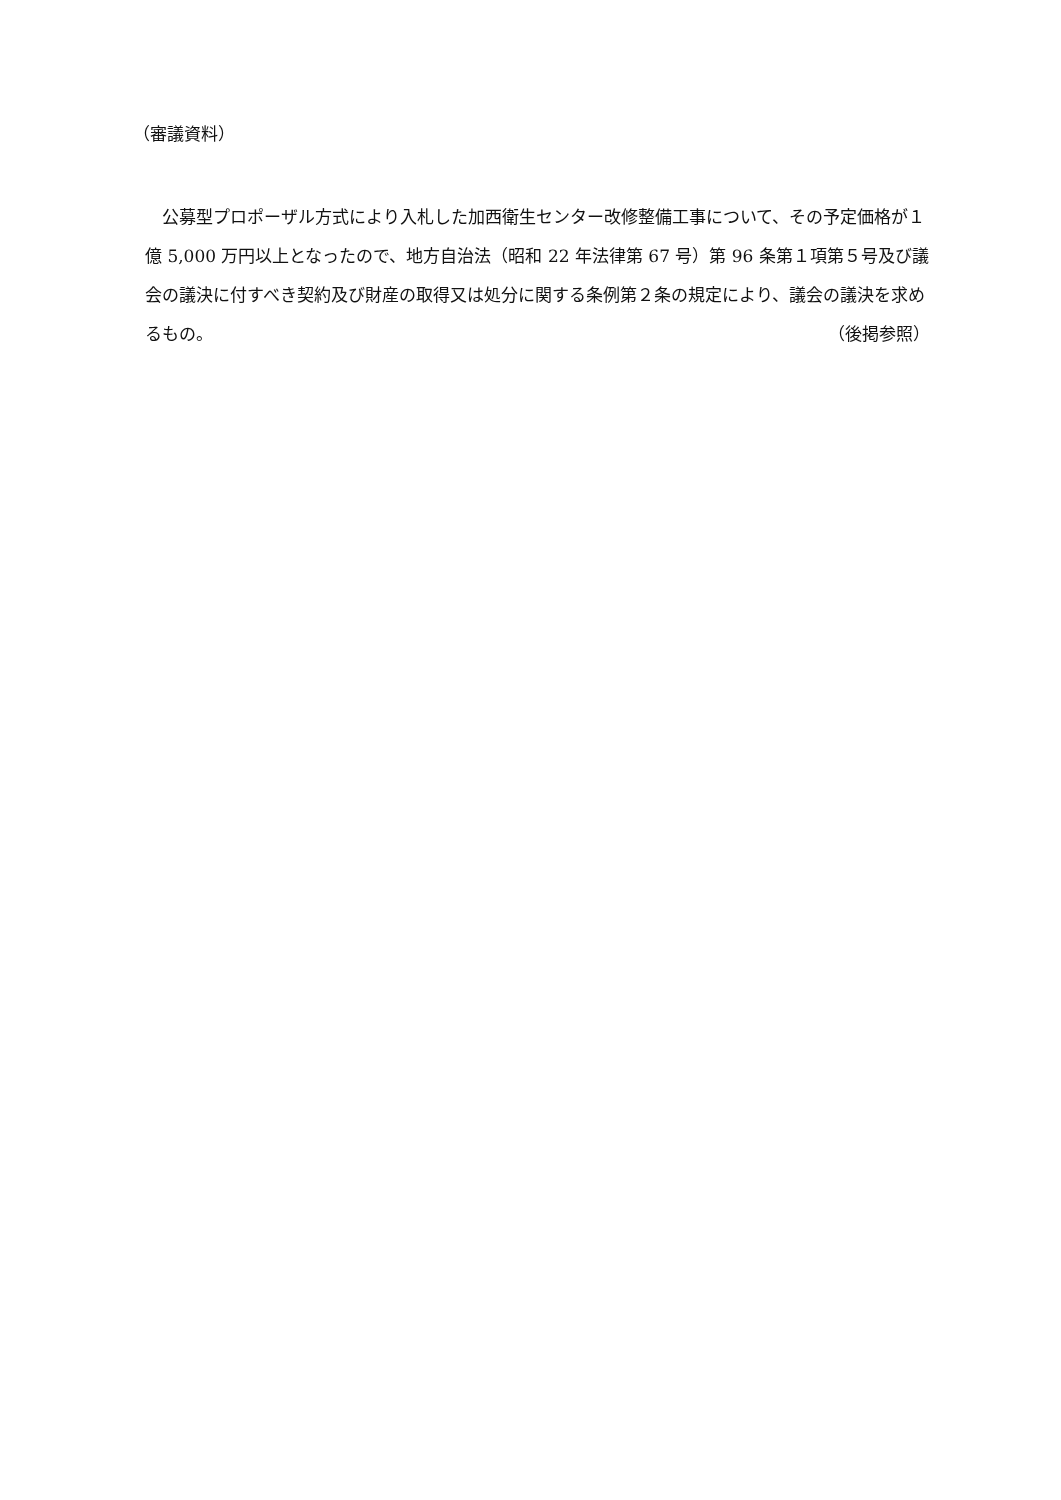（審議資料）
　公募型プロポーザル方式により入札した加西衛生センター改修整備工事について、その予定価格が１億 5,000 万円以上となったので、地方自治法（昭和 22 年法律第 67 号）第 96 条第１項第５号及び議会の議決に付すべき契約及び財産の取得又は処分に関する条例第２条の規定により、議会の議決を求めるもの。 （後掲参照）